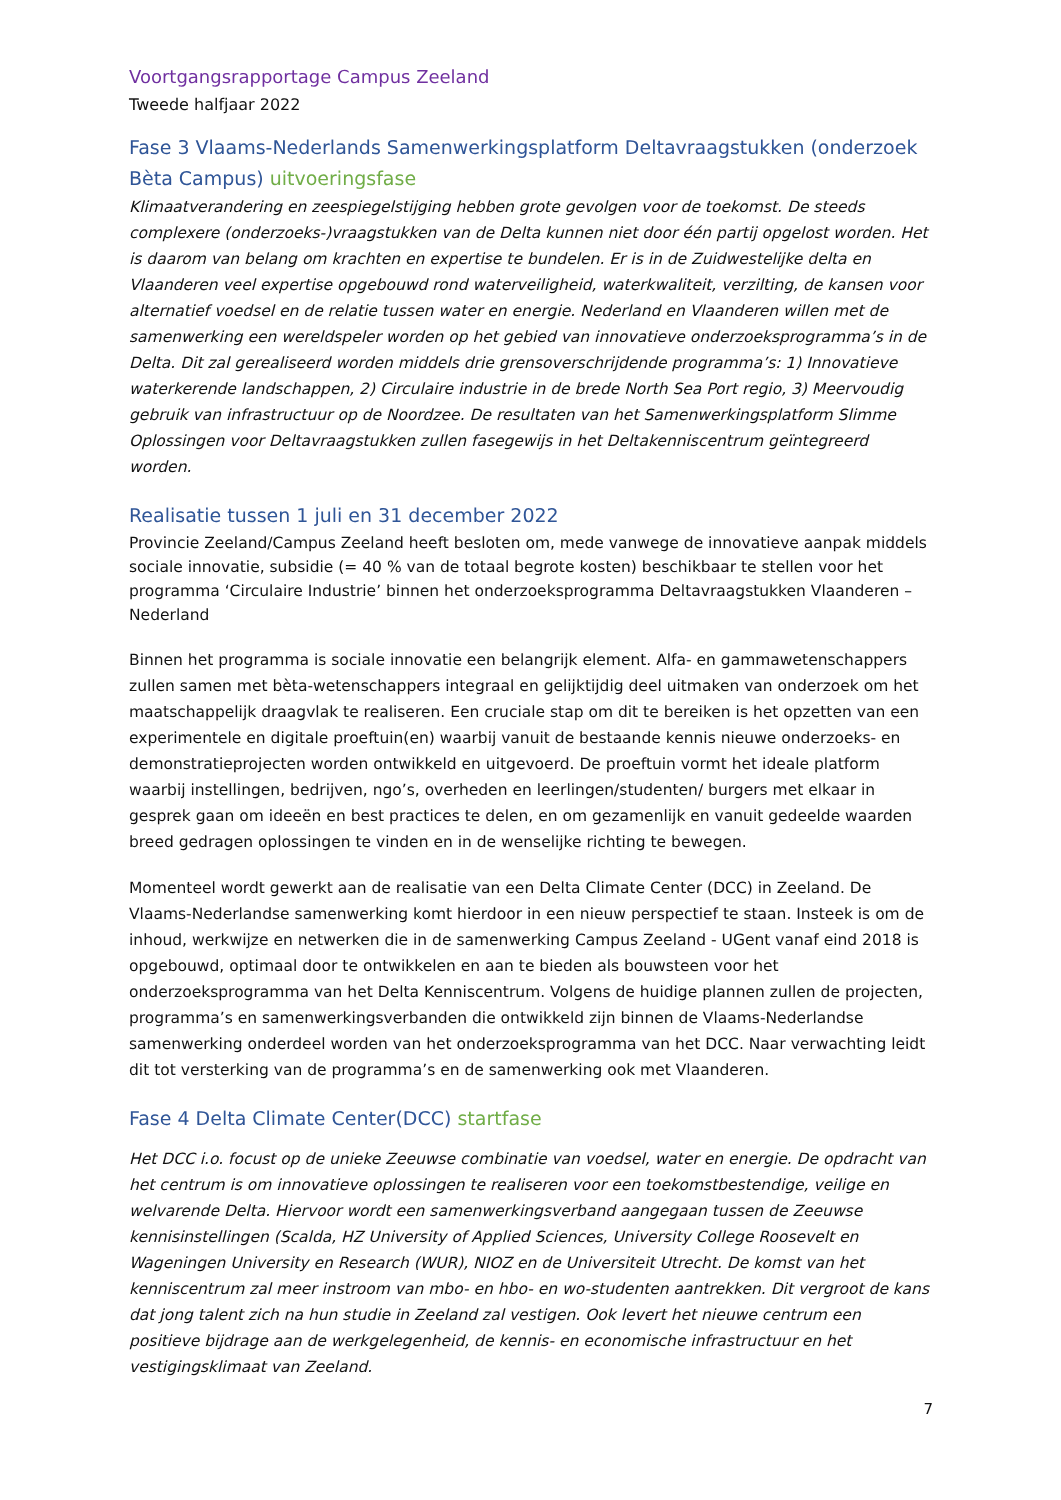Voortgangsrapportage Campus Zeeland
Tweede halfjaar 2022
Fase 3 Vlaams-Nederlands Samenwerkingsplatform Deltavraagstukken (onderzoek Bèta Campus) uitvoeringsfase
Klimaatverandering en zeespiegelstijging hebben grote gevolgen voor de toekomst. De steeds complexere (onderzoeks-)vraagstukken van de Delta kunnen niet door één partij opgelost worden. Het is daarom van belang om krachten en expertise te bundelen. Er is in de Zuidwestelijke delta en Vlaanderen veel expertise opgebouwd rond waterveiligheid, waterkwaliteit, verzilting, de kansen voor alternatief voedsel en de relatie tussen water en energie. Nederland en Vlaanderen willen met de samenwerking een wereldspeler worden op het gebied van innovatieve onderzoeksprogramma’s in de Delta. Dit zal gerealiseerd worden middels drie grensoverschrijdende programma’s: 1) Innovatieve waterkerende landschappen, 2) Circulaire industrie in de brede North Sea Port regio, 3) Meervoudig gebruik van infrastructuur op de Noordzee. De resultaten van het Samenwerkingsplatform Slimme Oplossingen voor Deltavraagstukken zullen fasegewijs in het Deltakenniscentrum geïntegreerd worden.
Realisatie tussen 1 juli en 31 december 2022
Provincie Zeeland/Campus Zeeland heeft besloten om, mede vanwege de innovatieve aanpak middels sociale innovatie, subsidie (= 40 % van de totaal begrote kosten) beschikbaar te stellen voor het programma ‘Circulaire Industrie’ binnen het onderzoeksprogramma Deltavraagstukken Vlaanderen – Nederland
Binnen het programma is sociale innovatie een belangrijk element. Alfa- en gammawetenschappers zullen samen met bèta-wetenschappers integraal en gelijktijdig deel uitmaken van onderzoek om het maatschappelijk draagvlak te realiseren. Een cruciale stap om dit te bereiken is het opzetten van een experimentele en digitale proeftuin(en) waarbij vanuit de bestaande kennis nieuwe onderzoeks- en demonstratieprojecten worden ontwikkeld en uitgevoerd. De proeftuin vormt het ideale platform waarbij instellingen, bedrijven, ngo’s, overheden en leerlingen/studenten/ burgers met elkaar in gesprek gaan om ideeën en best practices te delen, en om gezamenlijk en vanuit gedeelde waarden breed gedragen oplossingen te vinden en in de wenselijke richting te bewegen.
Momenteel wordt gewerkt aan de realisatie van een Delta Climate Center (DCC) in Zeeland. De Vlaams-Nederlandse samenwerking komt hierdoor in een nieuw perspectief te staan. Insteek is om de inhoud, werkwijze en netwerken die in de samenwerking Campus Zeeland - UGent vanaf eind 2018 is opgebouwd, optimaal door te ontwikkelen en aan te bieden als bouwsteen voor het onderzoeksprogramma van het Delta Kenniscentrum. Volgens de huidige plannen zullen de projecten, programma’s en samenwerkingsverbanden die ontwikkeld zijn binnen de Vlaams-Nederlandse samenwerking onderdeel worden van het onderzoeksprogramma van het DCC. Naar verwachting leidt dit tot versterking van de programma’s en de samenwerking ook met Vlaanderen.
Fase 4 Delta Climate Center(DCC) startfase
Het DCC i.o. focust op de unieke Zeeuwse combinatie van voedsel, water en energie. De opdracht van het centrum is om innovatieve oplossingen te realiseren voor een toekomstbestendige, veilige en welvarende Delta. Hiervoor wordt een samenwerkingsverband aangegaan tussen de Zeeuwse kennisinstellingen (Scalda, HZ University of Applied Sciences, University College Roosevelt en Wageningen University en Research (WUR), NIOZ en de Universiteit Utrecht. De komst van het kenniscentrum zal meer instroom van mbo- en hbo- en wo-studenten aantrekken. Dit vergroot de kans dat jong talent zich na hun studie in Zeeland zal vestigen. Ook levert het nieuwe centrum een positieve bijdrage aan de werkgelegenheid, de kennis- en economische infrastructuur en het vestigingsklimaat van Zeeland.
7